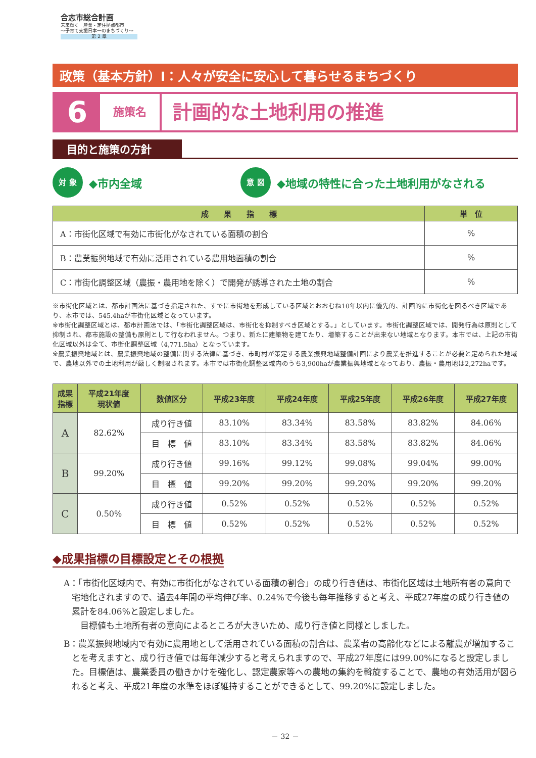合志市総合計画
未来輝く　産業・定住拠点都市
～子育て支援日本一のまちづくり～
第 2 章
政策（基本方針）Ⅰ：人々が安全に安心して暮らせるまちづくり
6
施策名
計画的な土地利用の推進
目的と施策の方針
対 象
◆市内全域
意 図
◆地域の特性に合った土地利用がなされる
| 成 果 指 標 | 単 位 |
| --- | --- |
| A：市街化区域で有効に市街化がなされている面積の割合 | % |
| B：農業振興地域で有効に活用されている農用地面積の割合 | % |
| C：市街化調整区域（農振・農用地を除く）で開発が誘導された土地の割合 | % |
※市街化区域とは、都市計画法に基づき指定された、すでに市街地を形成している区域とおおむね10年以内に優先的、計画的に市街化を図るべき区域であり、本市では、545.4haが市街化区域となっています。
※市街化調整区域とは、都市計画法では、「市街化調整区域は、市街化を抑制すべき区域とする。」としています。市街化調整区域では、開発行為は原則として抑制され、都市施設の整備も原則として行なわれません。つまり、新たに建築物を建てたり、増築することが出来ない地域となります。本市では、上記の市街化区域以外は全て、市街化調整区域（4,771.5ha）となっています。
※農業振興地域とは、農業振興地域の整備に関する法律に基づき、市町村が策定する農業振興地域整備計画により農業を推進することが必要と定められた地域で、農地以外での土地利用が厳しく制限されます。本市では市街化調整区域内のうち3,900haが農業振興地域となっており、農振・農用地は2,272haです。
| 成果 指標 | 平成21年度 現状値 | 数値区分 | 平成23年度 | 平成24年度 | 平成25年度 | 平成26年度 | 平成27年度 |
| --- | --- | --- | --- | --- | --- | --- | --- |
| A | 82.62% | 成り行き値 | 83.10% | 83.34% | 83.58% | 83.82% | 84.06% |
| | | 目 標 値 | 83.10% | 83.34% | 83.58% | 83.82% | 84.06% |
| B | 99.20% | 成り行き値 | 99.16% | 99.12% | 99.08% | 99.04% | 99.00% |
| | | 目 標 値 | 99.20% | 99.20% | 99.20% | 99.20% | 99.20% |
| C | 0.50% | 成り行き値 | 0.52% | 0.52% | 0.52% | 0.52% | 0.52% |
| | | 目 標 値 | 0.52% | 0.52% | 0.52% | 0.52% | 0.52% |
◆成果指標の目標設定とその根拠
A：「市街化区域内で、有効に市街化がなされている面積の割合」の成り行き値は、市街化区域は土地所有者の意向で宅地化されますので、過去4年間の平均伸び率、0.24%で今後も毎年推移すると考え、平成27年度の成り行き値の累計を84.06%と設定しました。
　目標値も土地所有者の意向によるところが大きいため、成り行き値と同様としました。
B：農業振興地域内で有効に農用地として活用されている面積の割合は、農業者の高齢化などによる離農が増加することを考えますと、成り行き値では毎年減少すると考えられますので、平成27年度には99.00%になると設定しました。目標値は、農業委員の働きかけを強化し、認定農家等への農地の集約を斡旋することで、農地の有効活用が図られると考え、平成21年度の水準をほぼ維持することができるとして、99.20%に設定しました。
－ 32 －